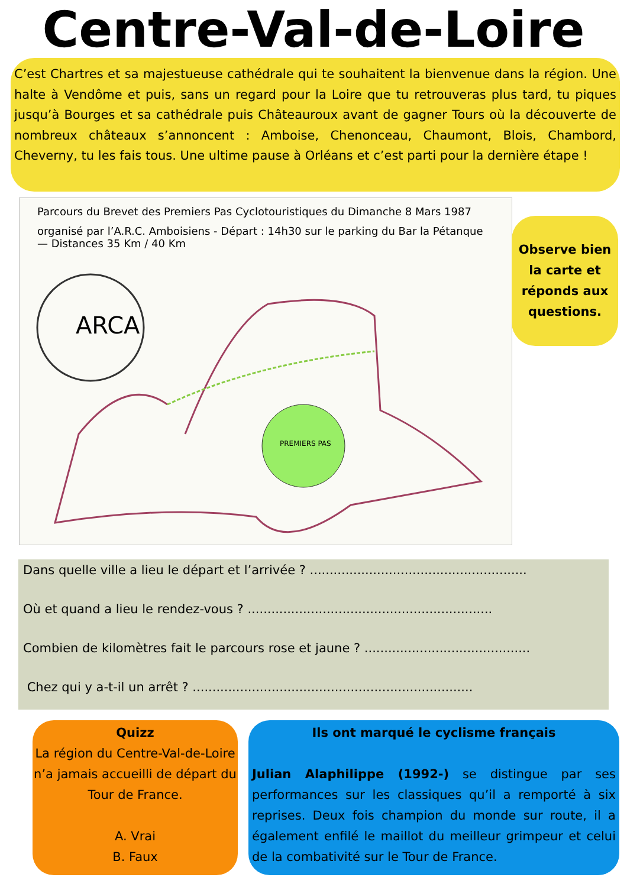Centre-Val-de-Loire
C’est Chartres et sa majestueuse cathédrale qui te souhaitent la bienvenue dans la région. Une halte à Vendôme et puis, sans un regard pour la Loire que tu retrouveras plus tard, tu piques jusqu’à Bourges et sa cathédrale puis Châteauroux avant de gagner Tours où la découverte de nombreux châteaux s’annoncent : Amboise, Chenonceau, Chaumont, Blois, Chambord, Cheverny, tu les fais tous. Une ultime pause à Orléans et c’est parti pour la dernière étape !
Parcours du Brevet des Premiers Pas Cyclotouristiques du Dimanche 8 Mars 1987
organisé par l’A.R.C. Amboisiens - Départ : 14h30 sur le parking du Bar la Pétanque — Distances 35 Km / 40 Km
ARCA
PREMIERS PAS
Observe bien
la carte et
réponds aux
questions.
Dans quelle ville a lieu le départ et l’arrivée ? .......................................................
Où et quand a lieu le rendez-vous ? ..............................................................
Combien de kilomètres fait le parcours rose et jaune ? ..........................................
Chez qui y a-t-il un arrêt ? .......................................................................
Quizz
La région du Centre-Val-de-Loire n’a jamais accueilli de départ du Tour de France.
A. Vrai
B. Faux
Ils ont marqué le cyclisme français
Julian Alaphilippe (1992-) se distingue par ses performances sur les classiques qu’il a remporté à six reprises. Deux fois champion du monde sur route, il a également enfilé le maillot du meilleur grimpeur et celui de la combativité sur le Tour de France.